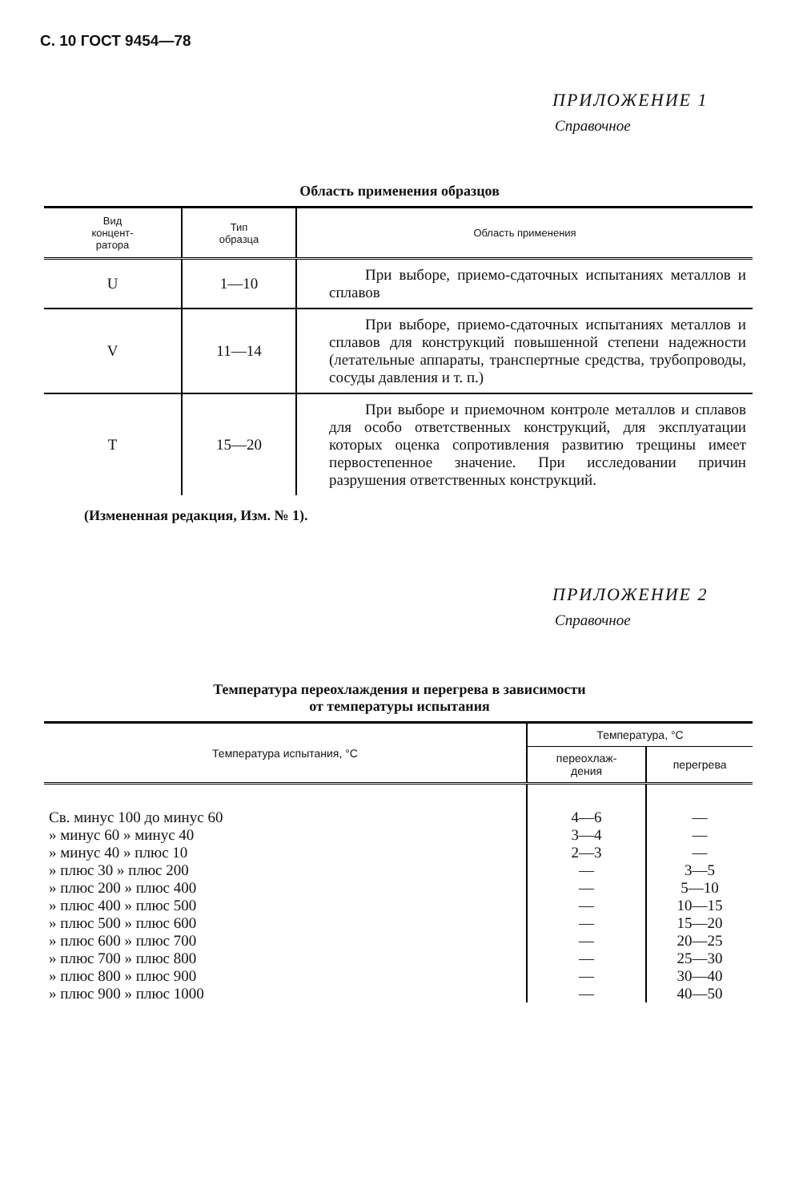С. 10 ГОСТ 9454—78
ПРИЛОЖЕНИЕ 1
Справочное
Область применения образцов
| Вид концент- ратора | Тип образца | Область применения |
| --- | --- | --- |
| U | 1—10 | При выборе, приемо-сдаточных испытаниях металлов и сплавов |
| V | 11—14 | При выборе, приемо-сдаточных испытаниях металлов и сплавов для конструкций повышенной степени надежности (летательные аппараты, транспертные средства, трубопроводы, сосуды давления и т. п.) |
| T | 15—20 | При выборе и приемочном контроле металлов и сплавов для особо ответственных конструкций, для эксплуатации которых оценка сопротивления развитию трещины имеет первостепенное значение. При исследовании причин разрушения ответственных конструкций. |
(Измененная редакция, Изм. № 1).
ПРИЛОЖЕНИЕ 2
Справочное
Температура переохлаждения и перегрева в зависимости
от температуры испытания
| Температура испытания, °С | Температура, °С | |
| --- | --- | --- |
| | переохлаж- дения | перегрева |
| Св. минус 100 до минус 60 | 4—6 | — |
| » минус 60 » минус 40 | 3—4 | — |
| » минус 40 » плюс 10 | 2—3 | — |
| » плюс 30 » плюс 200 | — | 3—5 |
| » плюс 200 » плюс 400 | — | 5—10 |
| » плюс 400 » плюс 500 | — | 10—15 |
| » плюс 500 » плюс 600 | — | 15—20 |
| » плюс 600 » плюс 700 | — | 20—25 |
| » плюс 700 » плюс 800 | — | 25—30 |
| » плюс 800 » плюс 900 | — | 30—40 |
| » плюс 900 » плюс 1000 | — | 40—50 |